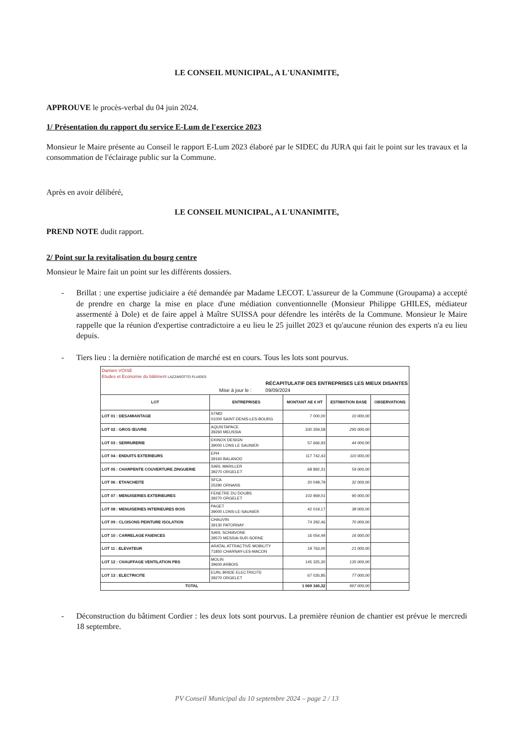LE CONSEIL MUNICIPAL, A L'UNANIMITE,
APPROUVE le procès-verbal du 04 juin 2024.
1/ Présentation du rapport du service E-Lum de l'exercice 2023
Monsieur le Maire présente au Conseil le rapport E-Lum 2023 élaboré par le SIDEC du JURA qui fait le point sur les travaux et la consommation de l'éclairage public sur la Commune.
Après en avoir délibéré,
LE CONSEIL MUNICIPAL, A L'UNANIMITE,
PREND NOTE dudit rapport.
2/ Point sur la revitalisation du bourg centre
Monsieur le Maire fait un point sur les différents dossiers.
- Brillat : une expertise judiciaire a été demandée par Madame LECOT. L'assureur de la Commune (Groupama) a accepté de prendre en charge la mise en place d'une médiation conventionnelle (Monsieur Philippe GHILES, médiateur assermenté à Dole) et de faire appel à Maître SUISSA pour défendre les intérêts de la Commune. Monsieur le Maire rappelle que la réunion d'expertise contradictoire a eu lieu le 25 juillet 2023 et qu'aucune réunion des experts n'a eu lieu depuis.
- Tiers lieu : la dernière notification de marché est en cours. Tous les lots sont pourvus.
| Damien VOISE Etudes et Economie du bâtiment LAZZAROTTO FLUIDES RÉCAPITULATIF DES ENTREPRISES LES MIEUX DISANTES Mise à jour le : 09/09/2024 | | | | |
| LOT | ENTREPRISES | MONTANT AE € HT | ESTIMATION BASE | OBSERVATIONS |
| LOT 01 : DESAMIANTAGE | STMD 01000 SAINT-DENIS-LES-BOURG | 7 000,00 | 10 000,00 | |
| LOT 02 : GROS ŒUVRE | AQUISTAPACE 39260 MEUSSIA | 330 359,58 | 295 000,00 | |
| LOT 03 : SERRURERIE | EKINOX DESIGN 39000 LONS LE SAUNIER | 57 666,93 | 44 000,00 | |
| LOT 04 : ENDUITS EXTERIEURS | EPH 39160 BALANOD | 117 742,43 | 110 000,00 | |
| LOT 05 : CHARPENTE COUVERTURE ZINGUERIE | SARL MARILLER 39270 ORGELET | 68 892,31 | 59 000,00 | |
| LOT 06 : ETANCHEITE | SFCA 25290 ORNANS | 20 048,79 | 32 000,00 | |
| LOT 07 : MENUISERIES EXTERIEURES | FENETRE DU DOUBS 39270 ORGELET | 102 969,01 | 90 000,00 | |
| LOT 08 : MENUISERIES INTERIEURES BOIS | PAGET 39000 LONS-LE-SAUNIER | 42 019,17 | 38 000,00 | |
| LOT 09 : CLOISONS PEINTURE ISOLATION | CHAUVIN 39130 PATORNAY | 74 292,46 | 70 000,00 | |
| LOT 10 : CARRELAGE FAIENCES | SARL SCHIAVONE 39570 MESSIA-SUR-SORNE | 16 054,49 | 16 000,00 | |
| LOT 11 : ELEVATEUR | ARATAL ATTRACTIVE MOBILITY 71850 CHARNAY-LES-MACON | 19 763,00 | 21 000,00 | |
| LOT 12 : CHAUFFAGE VENTILATION PBS | MOLIN 39600 ARBOIS | 145 325,30 | 135 000,00 | |
| LOT 13 : ELECTRICITE | EURL BRIDE ELECTRICITE 39270 ORGELET | 67 026,85 | 77 000,00 | |
| TOTAL | | 1 069 160,32 | 997 000,00 | |
- Déconstruction du bâtiment Cordier : les deux lots sont pourvus. La première réunion de chantier est prévue le mercredi 18 septembre.
PV Conseil Municipal du 10 septembre 2024 – page 2 / 13